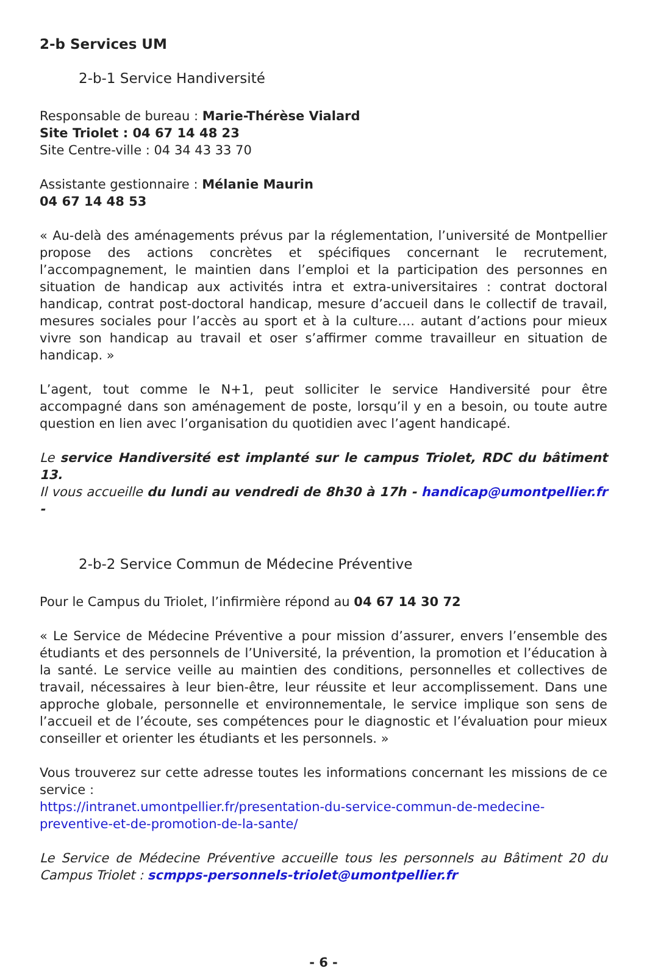2-b Services UM
2-b-1 Service Handiversité
Responsable de bureau : Marie-Thérèse Vialard
Site Triolet : 04 67 14 48 23
Site Centre-ville : 04 34 43 33 70
Assistante gestionnaire : Mélanie Maurin
04 67 14 48 53
« Au-delà des aménagements prévus par la réglementation, l’université de Montpellier propose des actions concrètes et spécifiques concernant le recrutement, l’accompagnement, le maintien dans l’emploi et la participation des personnes en situation de handicap aux activités intra et extra-universitaires : contrat doctoral handicap, contrat post-doctoral handicap, mesure d’accueil dans le collectif de travail, mesures sociales pour l’accès au sport et à la culture…. autant d’actions pour mieux vivre son handicap au travail et oser s’affirmer comme travailleur en situation de handicap. »
L’agent, tout comme le N+1, peut solliciter le service Handiversité pour être accompagné dans son aménagement de poste, lorsqu’il y en a besoin, ou toute autre question en lien avec l’organisation du quotidien avec l’agent handicapé.
Le service Handiversité est implanté sur le campus Triolet, RDC du bâtiment 13.
Il vous accueille du lundi au vendredi de 8h30 à 17h - handicap@umontpellier.fr -
2-b-2 Service Commun de Médecine Préventive
Pour le Campus du Triolet, l’infirmière répond au 04 67 14 30 72
« Le Service de Médecine Préventive a pour mission d’assurer, envers l’ensemble des étudiants et des personnels de l’Université, la prévention, la promotion et l’éducation à la santé. Le service veille au maintien des conditions, personnelles et collectives de travail, nécessaires à leur bien-être, leur réussite et leur accomplissement. Dans une approche globale, personnelle et environnementale, le service implique son sens de l’accueil et de l’écoute, ses compétences pour le diagnostic et l’évaluation pour mieux conseiller et orienter les étudiants et les personnels. »
Vous trouverez sur cette adresse toutes les informations concernant les missions de ce service :
https://intranet.umontpellier.fr/presentation-du-service-commun-de-medecine-preventive-et-de-promotion-de-la-sante/
Le Service de Médecine Préventive accueille tous les personnels au Bâtiment 20 du Campus Triolet : scmpps-personnels-triolet@umontpellier.fr
- 6 -